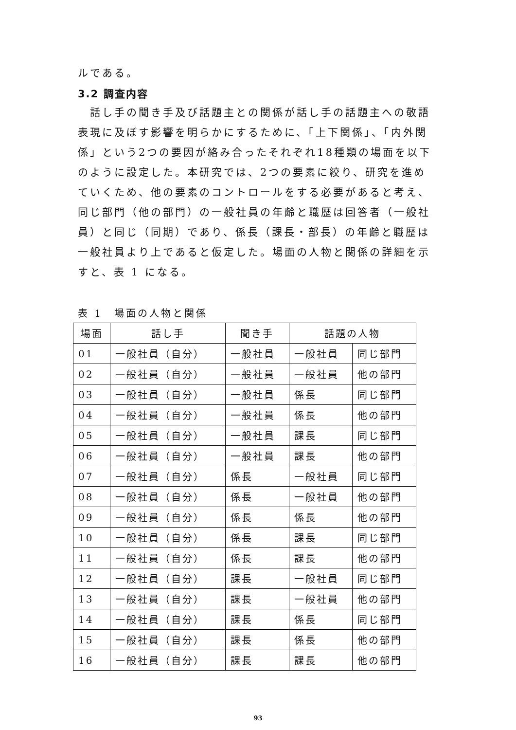ルである。
3.2 調査内容
　話し手の聞き手及び話題主との関係が話し手の話題主への敬語表現に及ぼす影響を明らかにするために、「上下関係」、「内外関係」という2つの要因が絡み合ったそれぞれ18種類の場面を以下のように設定した。本研究では、2つの要素に絞り、研究を進めていくため、他の要素のコントロールをする必要があると考え、同じ部門（他の部門）の一般社員の年齢と職歴は回答者（一般社員）と同じ（同期）であり、係長（課長・部長）の年齢と職歴は一般社員より上であると仮定した。場面の人物と関係の詳細を示すと、表 1 になる。
表 1　場面の人物と関係
| 場面 | 話し手 | 聞き手 | 話題の人物 | |
| --- | --- | --- | --- | --- |
| 01 | 一般社員（自分） | 一般社員 | 一般社員 | 同じ部門 |
| 02 | 一般社員（自分） | 一般社員 | 一般社員 | 他の部門 |
| 03 | 一般社員（自分） | 一般社員 | 係長 | 同じ部門 |
| 04 | 一般社員（自分） | 一般社員 | 係長 | 他の部門 |
| 05 | 一般社員（自分） | 一般社員 | 課長 | 同じ部門 |
| 06 | 一般社員（自分） | 一般社員 | 課長 | 他の部門 |
| 07 | 一般社員（自分） | 係長 | 一般社員 | 同じ部門 |
| 08 | 一般社員（自分） | 係長 | 一般社員 | 他の部門 |
| 09 | 一般社員（自分） | 係長 | 係長 | 他の部門 |
| 10 | 一般社員（自分） | 係長 | 課長 | 同じ部門 |
| 11 | 一般社員（自分） | 係長 | 課長 | 他の部門 |
| 12 | 一般社員（自分） | 課長 | 一般社員 | 同じ部門 |
| 13 | 一般社員（自分） | 課長 | 一般社員 | 他の部門 |
| 14 | 一般社員（自分） | 課長 | 係長 | 同じ部門 |
| 15 | 一般社員（自分） | 課長 | 係長 | 他の部門 |
| 16 | 一般社員（自分） | 課長 | 課長 | 他の部門 |
93